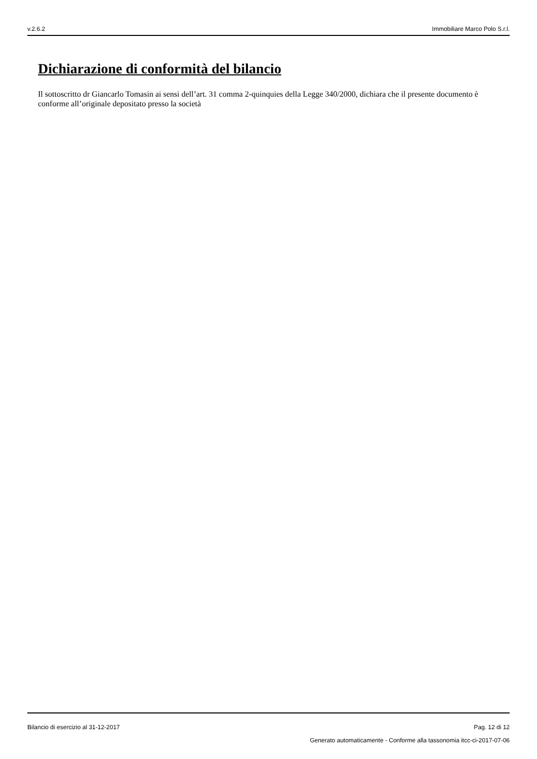v.2.6.2 Immobiliare Marco Polo S.r.l.
Dichiarazione di conformità del bilancio
Il sottoscritto dr Giancarlo Tomasin ai sensi dell’art. 31 comma 2-quinquies della Legge 340/2000, dichiara che il presente documento è conforme all’originale depositato presso la società
Bilancio di esercizio al 31-12-2017 Pag. 12 di 12
Generato automaticamente - Conforme alla tassonomia itcc-ci-2017-07-06